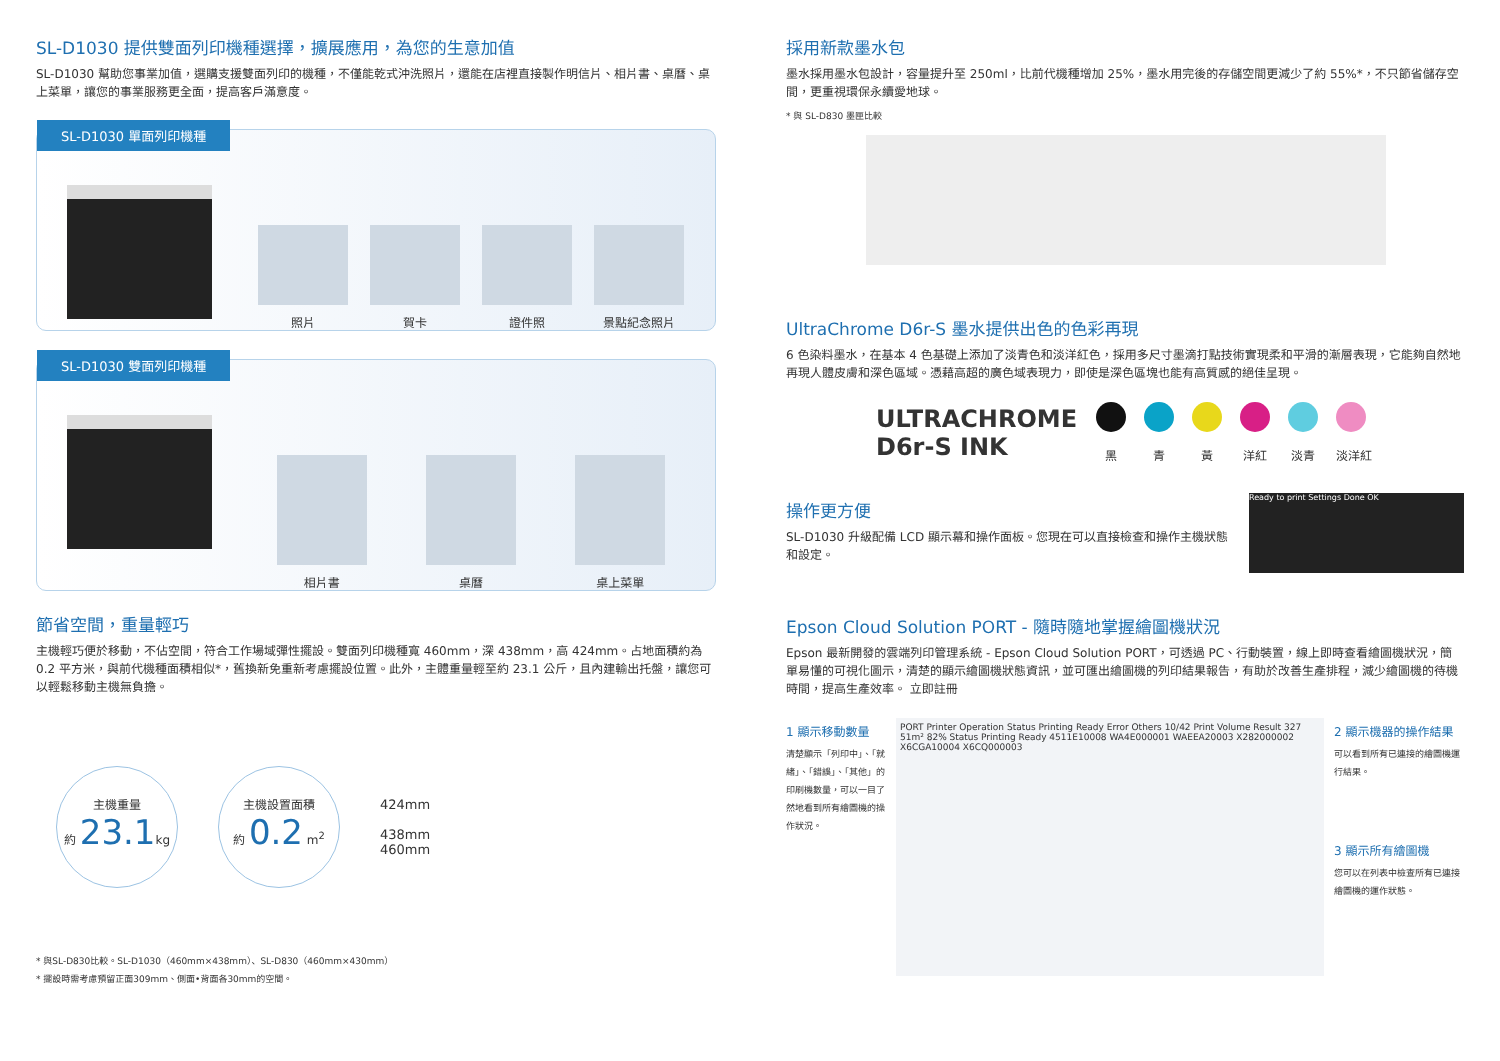SL-D1030 提供雙面列印機種選擇，擴展應用，為您的生意加值
SL-D1030 幫助您事業加值，選購支援雙面列印的機種，不僅能乾式沖洗照片，還能在店裡直接製作明信片、相片書、桌曆、桌上菜單，讓您的事業服務更全面，提高客戶滿意度。
SL-D1030 單面列印機種
照片
賀卡
證件照
景點紀念照片
SL-D1030 雙面列印機種
相片書
桌曆
桌上菜單
節省空間，重量輕巧
主機輕巧便於移動，不佔空間，符合工作場域彈性擺設。雙面列印機種寬 460mm，深 438mm，高 424mm。占地面積約為 0.2 平方米，與前代機種面積相似*，舊換新免重新考慮擺設位置。此外，主體重量輕至約 23.1 公斤，且內建輸出托盤，讓您可以輕鬆移動主機無負擔。
主機重量
約 23.1kg
主機設置面積
約 0.2 m<sup>2</sup>
424mm
438mm
460mm
* 與SL-D830比較。SL-D1030（460mm×438mm）、SL-D830（460mm×430mm）
* 擺設時需考慮預留正面309mm、側面•背面各30mm的空間。
採用新款墨水包
墨水採用墨水包設計，容量提升至 250ml，比前代機種增加 25%，墨水用完後的存儲空間更減少了約 55%*，不只節省儲存空間，更重視環保永續愛地球。
* 與 SL-D830 墨匣比較
UltraChrome D6r-S 墨水提供出色的色彩再現
6 色染料墨水，在基本 4 色基礎上添加了淡青色和淡洋紅色，採用多尺寸墨滴打點技術實現柔和平滑的漸層表現，它能夠自然地再現人體皮膚和深色區域。憑藉高超的廣色域表現力，即使是深色區塊也能有高質感的絕佳呈現。
ULTRACHROME D6r-S INK
黑 青 黃 洋紅 淡青 淡洋紅
操作更方便
SL-D1030 升級配備 LCD 顯示幕和操作面板。您現在可以直接檢查和操作主機狀態和設定。
Ready to print Settings Done OK
Epson Cloud Solution PORT - 隨時隨地掌握繪圖機狀況
Epson 最新開發的雲端列印管理系統 - Epson Cloud Solution PORT，可透過 PC、行動裝置，線上即時查看繪圖機狀況，簡單易懂的可視化圖示，清楚的顯示繪圖機狀態資訊，並可匯出繪圖機的列印結果報告，有助於改善生產排程，減少繪圖機的待機時間，提高生產效率。 立即註冊
1 顯示移動數量
清楚顯示「列印中」、「就緒」、「錯誤」、「其他」的印刷機數量，可以一目了然地看到所有繪圖機的操作狀況。
PORT Printer Operation Status Printing Ready Error Others 10/42 Print Volume Result 327 51m² 82% Status Printing Ready 4511E10008 WA4E000001 WAEEA20003 X282000002 X6CGA10004 X6CQ000003
2 顯示機器的操作結果
可以看到所有已連接的繪圖機運行結果。
3 顯示所有繪圖機
您可以在列表中檢查所有已連接繪圖機的運作狀態。